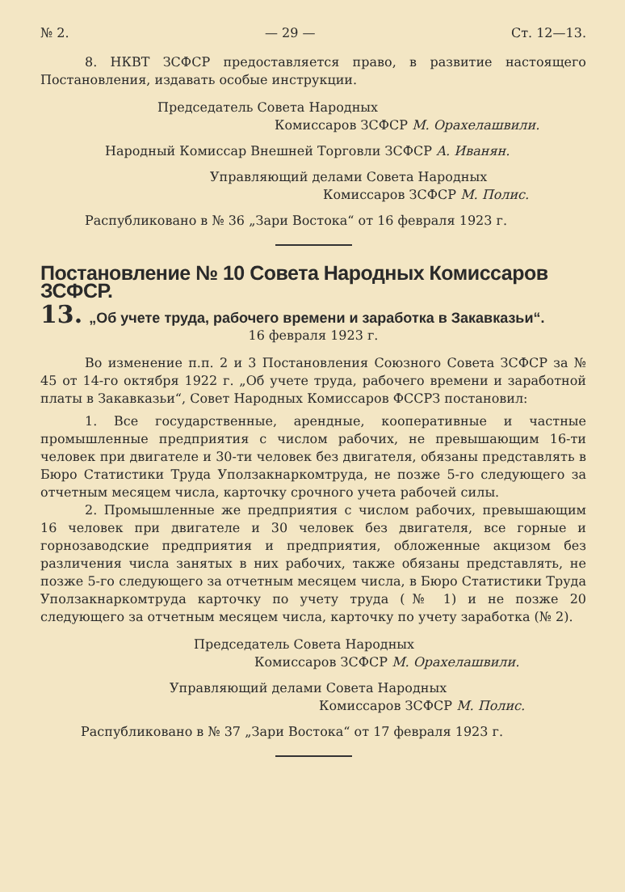№ 2. — 29 — Ст. 12—13.
8. НКВТ ЗСФСР предоставляется право, в развитие настоящего Постановления, издавать особые инструкции.
Председатель Совета Народных
Комиссаров ЗСФСР М. Орахелашвили.
Народный Комиссар Внешней Торговли ЗСФСР А. Иванян.
Управляющий делами Совета Народных
Комиссаров ЗСФСР М. Полис.
Распубликовано в № 36 „Зари Востока“ от 16 февраля 1923 г.
Постановление № 10 Совета Народных Комиссаров ЗСФСР.
13. „Об учете труда, рабочего времени и заработка в Закавказьи“.
16 февраля 1923 г.
Во изменение п.п. 2 и 3 Постановления Союзного Совета ЗСФСР за № 45 от 14-го октября 1922 г. „Об учете труда, рабочего времени и заработной платы в Закавказьи“, Совет Народных Комиссаров ФССРЗ постановил:
1. Все государственные, арендные, кооперативные и частные промышленные предприятия с числом рабочих, не превышающим 16-ти человек при двигателе и 30-ти человек без двигателя, обязаны представлять в Бюро Статистики Труда Уползакнаркомтруда, не позже 5-го следующего за отчетным месяцем числа, карточку срочного учета рабочей силы.
2. Промышленные же предприятия с числом рабочих, превышающим 16 человек при двигателе и 30 человек без двигателя, все горные и горнозаводские предприятия и предприятия, обложенные акцизом без различения числа занятых в них рабочих, также обязаны представлять, не позже 5-го следующего за отчетным месяцем числа, в Бюро Статистики Труда Уползакнаркомтруда карточку по учету труда (№ 1) и не позже 20 следующего за отчетным месяцем числа, карточку по учету заработка (№ 2).
Председатель Совета Народных
Комиссаров ЗСФСР М. Орахелашвили.
Управляющий делами Совета Народных
Комиссаров ЗСФСР М. Полис.
Распубликовано в № 37 „Зари Востока“ от 17 февраля 1923 г.